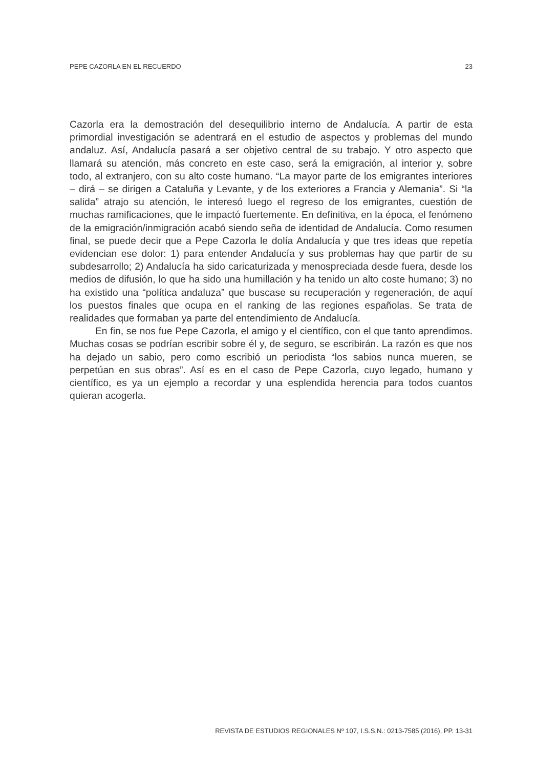PEPE CAZORLA EN EL RECUERDO 23
Cazorla era la demostración del desequilibrio interno de Andalucía. A partir de esta primordial investigación se adentrará en el estudio de aspectos y problemas del mundo andaluz. Así, Andalucía pasará a ser objetivo central de su trabajo. Y otro aspecto que llamará su atención, más concreto en este caso, será la emigración, al interior y, sobre todo, al extranjero, con su alto coste humano. “La mayor parte de los emigrantes interiores – dirá – se dirigen a Cataluña y Levante, y de los exteriores a Francia y Alemania”. Si “la salida” atrajo su atención, le interesó luego el regreso de los emigrantes, cuestión de muchas ramificaciones, que le impactó fuertemente. En definitiva, en la época, el fenómeno de la emigración/inmigración acabó siendo seña de identidad de Andalucía. Como resumen final, se puede decir que a Pepe Cazorla le dolía Andalucía y que tres ideas que repetía evidencian ese dolor: 1) para entender Andalucía y sus problemas hay que partir de su subdesarrollo; 2) Andalucía ha sido caricaturizada y menospreciada desde fuera, desde los medios de difusión, lo que ha sido una humillación y ha tenido un alto coste humano; 3) no ha existido una “política andaluza” que buscase su recuperación y regeneración, de aquí los puestos finales que ocupa en el ranking de las regiones españolas. Se trata de realidades que formaban ya parte del entendimiento de Andalucía.
En fin, se nos fue Pepe Cazorla, el amigo y el científico, con el que tanto aprendimos. Muchas cosas se podrían escribir sobre él y, de seguro, se escribirán. La razón es que nos ha dejado un sabio, pero como escribió un periodista “los sabios nunca mueren, se perpetúan en sus obras”. Así es en el caso de Pepe Cazorla, cuyo legado, humano y científico, es ya un ejemplo a recordar y una esplendida herencia para todos cuantos quieran acogerla.
REVISTA DE ESTUDIOS REGIONALES Nº 107, I.S.S.N.: 0213-7585 (2016), PP. 13-31